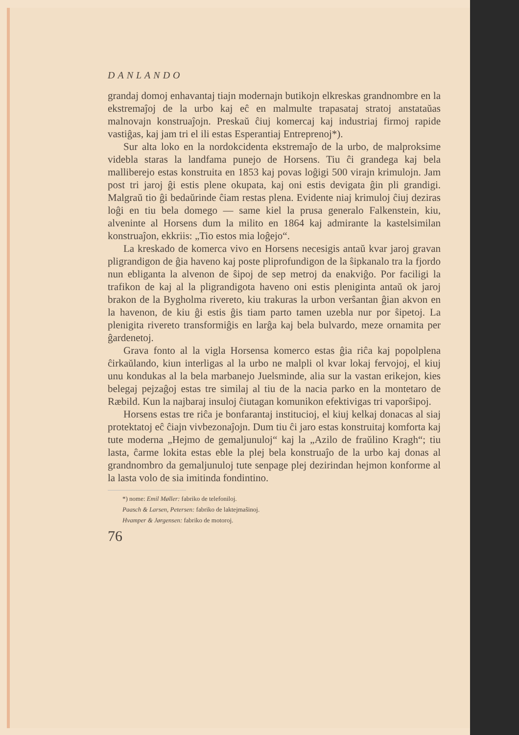DANLANDO
grandaj domoj enhavantaj tiajn modernajn butikojn elkreskas grandnombre en la ekstremaĵoj de la urbo kaj eĉ en malmulte trapasataj stratoj anstataŭas malnovajn konstruaĵojn. Preskaŭ ĉiuj komercaj kaj industriaj firmoj rapide vastiĝas, kaj jam tri el ili estas Esperantiaj Entreprenoj*).
Sur alta loko en la nordokcidenta ekstremaĵo de la urbo, de malproksime videbla staras la landfama punejo de Horsens. Tiu ĉi grandega kaj bela malliberejo estas konstruita en 1853 kaj povas loĝigi 500 virajn krimulojn. Jam post tri jaroj ĝi estis plene okupata, kaj oni estis devigata ĝin pli grandigi. Malgraŭ tio ĝi bedaŭrinde ĉiam restas plena. Evidente niaj krimuloj ĉiuj deziras loĝi en tiu bela domego — same kiel la prusa generalo Falkenstein, kiu, alveninte al Horsens dum la milito en 1864 kaj admirante la kastelsimilan konstruaĵon, ekkriis: „Tio estos mia loĝejo“.
La kreskado de komerca vivo en Horsens necesigis antaŭ kvar jaroj gravan pligrandigon de ĝia haveno kaj poste pliprofundigon de la ŝipkanalo tra la fjordo nun ebliganta la alvenon de ŝipoj de sep metroj da enakviĝo. Por faciligi la trafikon de kaj al la pligrandigota haveno oni estis pleniginta antaŭ ok jaroj brakon de la Bygholma rivereto, kiu trakuras la urbon verŝantan ĝian akvon en la havenon, de kiu ĝi estis ĝis tiam parto tamen uzebla nur por ŝipetoj. La plenigita rivereto transformiĝis en larĝa kaj bela bulvardo, meze ornamita per ĝardenetoj.
Grava fonto al la vigla Horsensa komerco estas ĝia riĉa kaj popolplena ĉirkaŭlando, kiun interligas al la urbo ne malpli ol kvar lokaj fervojoj, el kiuj unu kondukas al la bela marbanejo Juelsminde, alia sur la vastan erikejon, kies belegaj pejzaĝoj estas tre similaj al tiu de la nacia parko en la montetaro de Ræbild. Kun la najbaraj insuloj ĉiutagan komunikon efektivigas tri vaporŝipoj.
Horsens estas tre riĉa je bonfarantaj institucioj, el kiuj kelkaj donacas al siaj protektatoj eĉ ĉiajn vivbezonaĵojn. Dum tiu ĉi jaro estas konstruitaj komforta kaj tute moderna „Hejmo de gemaljunuloj“ kaj la „Azilo de fraŭlino Kragh“; tiu lasta, ĉarme lokita estas eble la plej bela konstruaĵo de la urbo kaj donas al grandnombro da gemaljunuloj tute senpage plej dezirindan hejmon konforme al la lasta volo de sia imitinda fondintino.
*) nome: Emil Møller: fabriko de telefoniloj.
Paasch & Larsen, Petersen: fabriko de laktejmaŝinoj.
Hvamper & Jørgensen: fabriko de motoroj.
76